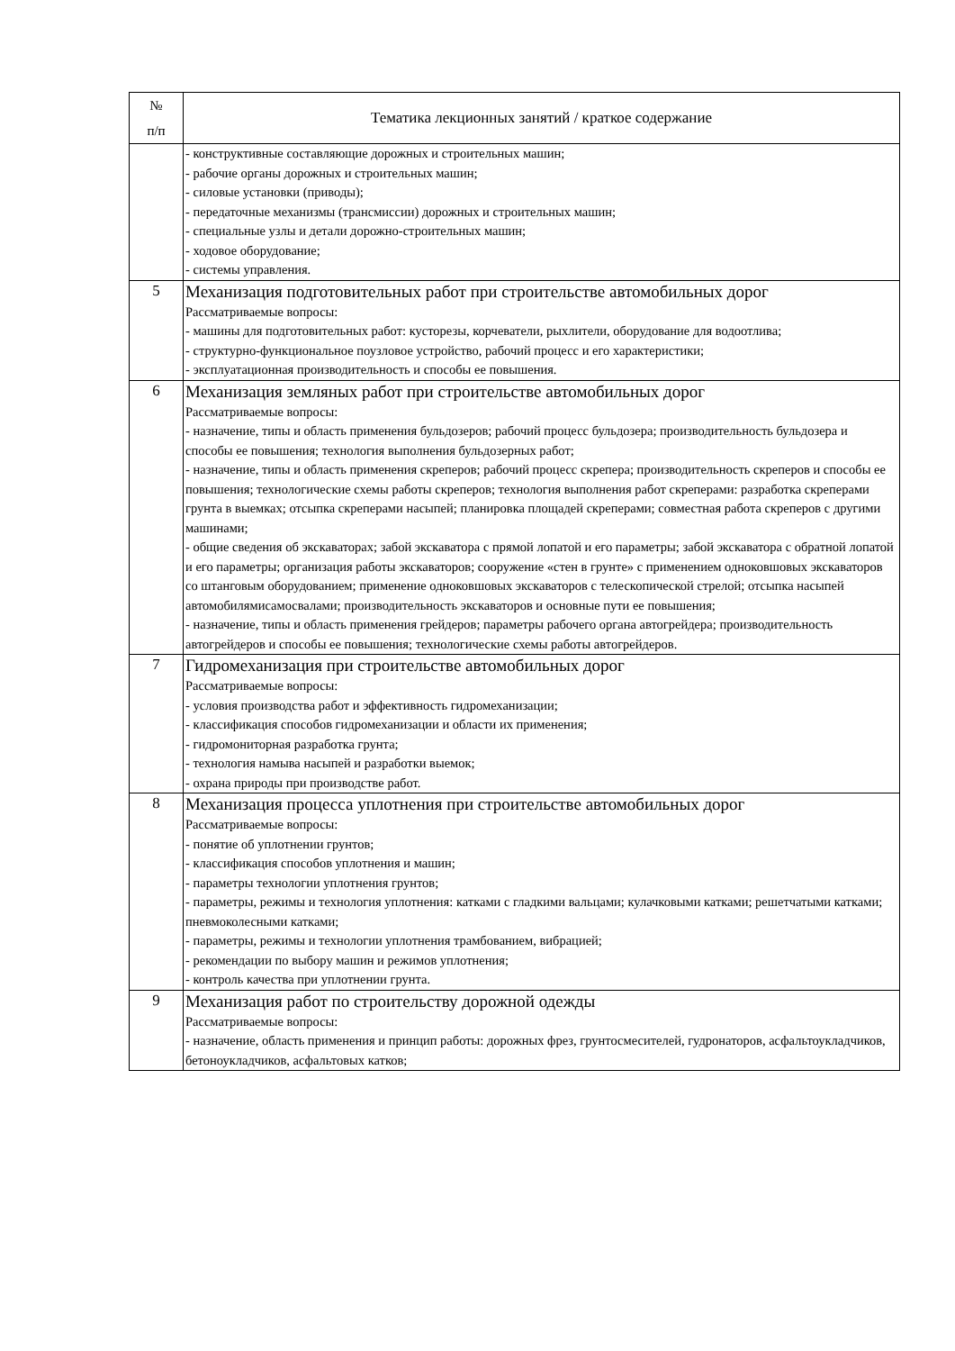| № п/п | Тематика лекционных занятий / краткое содержание |
| --- | --- |
| | - конструктивные составляющие дорожных и строительных машин; - рабочие органы дорожных и строительных машин; - силовые установки (приводы); - передаточные механизмы (трансмиссии) дорожных и строительных машин; - специальные узлы и детали дорожно-строительных машин; - ходовое оборудование; - системы управления. |
| 5 | Механизация подготовительных работ при строительстве автомобильных дорог Рассматриваемые вопросы: - машины для подготовительных работ: кусторезы, корчеватели, рыхлители, оборудование для водоотлива; - структурно-функциональное поузловое устройство, рабочий процесс и его характеристики; - эксплуатационная производительность и способы ее повышения. |
| 6 | Механизация земляных работ при строительстве автомобильных дорог Рассматриваемые вопросы: - назначение, типы и область применения бульдозеров; рабочий процесс бульдозера; производительность бульдозера и способы ее повышения; технология выполнения бульдозерных работ; - назначение, типы и область применения скреперов; рабочий процесс скрепера; производительность скреперов и способы ее повышения; технологические схемы работы скреперов; технология выполнения работ скреперами: разработка скреперами грунта в выемках; отсыпка скреперами насыпей; планировка площадей скреперами; совместная работа скреперов с другими машинами; - общие сведения об экскаваторах; забой экскаватора с прямой лопатой и его параметры; забой экскаватора с обратной лопатой и его параметры; организация работы экскаваторов; сооружение «стен в грунте» с применением одноковшовых экскаваторов со штанговым оборудованием; применение одноковшовых экскаваторов с телескопической стрелой; отсыпка насыпей автомобилямисамосвалами; производительность экскаваторов и основные пути ее повышения; - назначение, типы и область применения грейдеров; параметры рабочего органа автогрейдера; производительность автогрейдеров и способы ее повышения; технологические схемы работы автогрейдеров. |
| 7 | Гидромеханизация при строительстве автомобильных дорог Рассматриваемые вопросы: - условия производства работ и эффективность гидромеханизации; - классификация способов гидромеханизации и области их применения; - гидромониторная разработка грунта; - технология намыва насыпей и разработки выемок; - охрана природы при производстве работ. |
| 8 | Механизация процесса уплотнения при строительстве автомобильных дорог Рассматриваемые вопросы: - понятие об уплотнении грунтов; - классификация способов уплотнения и машин; - параметры технологии уплотнения грунтов; - параметры, режимы и технология уплотнения: катками с гладкими вальцами; кулачковыми катками; решетчатыми катками; пневмоколесными катками; - параметры, режимы и технологии уплотнения трамбованием, вибрацией; - рекомендации по выбору машин и режимов уплотнения; - контроль качества при уплотнении грунта. |
| 9 | Механизация работ по строительству дорожной одежды Рассматриваемые вопросы: - назначение, область применения и принцип работы: дорожных фрез, грунтосмесителей, гудронаторов, асфальтоукладчиков, бетоноукладчиков, асфальтовых катков; |